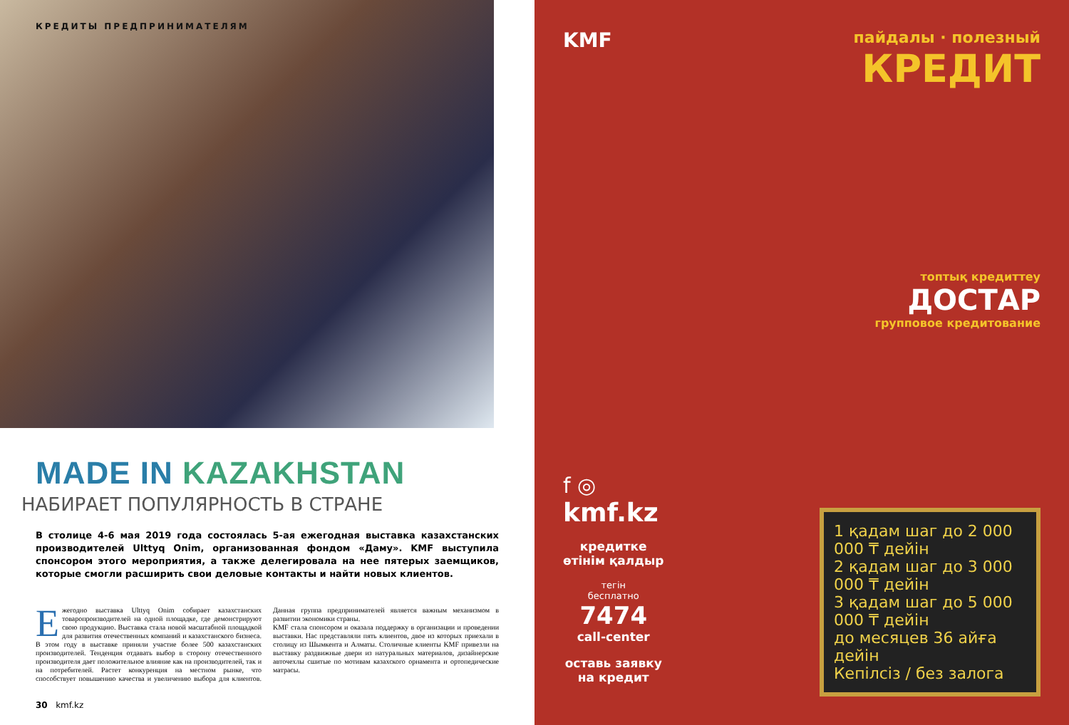КРЕДИТЫ ПРЕДПРИНИМАТЕЛЯМ
MADE IN KAZAKHSTAN
НАБИРАЕТ ПОПУЛЯРНОСТЬ В СТРАНЕ
В столице 4-6 мая 2019 года состоялась 5-ая ежегодная выставка казахстанских производителей Ulttyq Onim, организованная фондом «Даму». KMF выступила спонсором этого мероприятия, а также делегировала на нее пятерых заемщиков, которые смогли расширить свои деловые контакты и найти новых клиентов.
Ежегодно выставка Ulttyq Onim собирает казахстанских товаропроизводителей на одной площадке, где демонстрируют свою продукцию. Выставка стала новой масштабной площадкой для развития отечественных компаний и казахстанского бизнеса. В этом году в выставке приняли участие более 500 казахстанских производителей. Тенденция отдавать выбор в сторону отечественного производителя дает положительное влияние как на производителей, так и на потребителей. Растет конкуренция на местном рынке, что способствует повышению качества и увеличению выбора для клиентов. Данная группа предпринимателей является важным механизмом в развитии экономики страны.
KMF стала спонсором и оказала поддержку в организации и проведении выставки. Нас представляли пять клиентов, двое из которых приехали в столицу из Шымкента и Алматы. Столичные клиенты KMF привезли на выставку раздвижные двери из натуральных материалов, дизайнерские авточехлы сшитые по мотивам казахского орнамента и ортопедические матрасы.
30 kmf.kz
KMF
f ◎
kmf.kz
кредитке
өтінім қалдыр
тегін
бесплатно
7474
call-center
оставь заявку
на кредит
пайдалы · полезный
КРЕДИТ
топтық кредиттеу
ДОСТАР
групповое кредитование
1 қадам шаг до 2 000 000 ₸ дейін
2 қадам шаг до 3 000 000 ₸ дейін
3 қадам шаг до 5 000 000 ₸ дейін
до месяцев 36 айға дейін
Кепілсіз / без залога